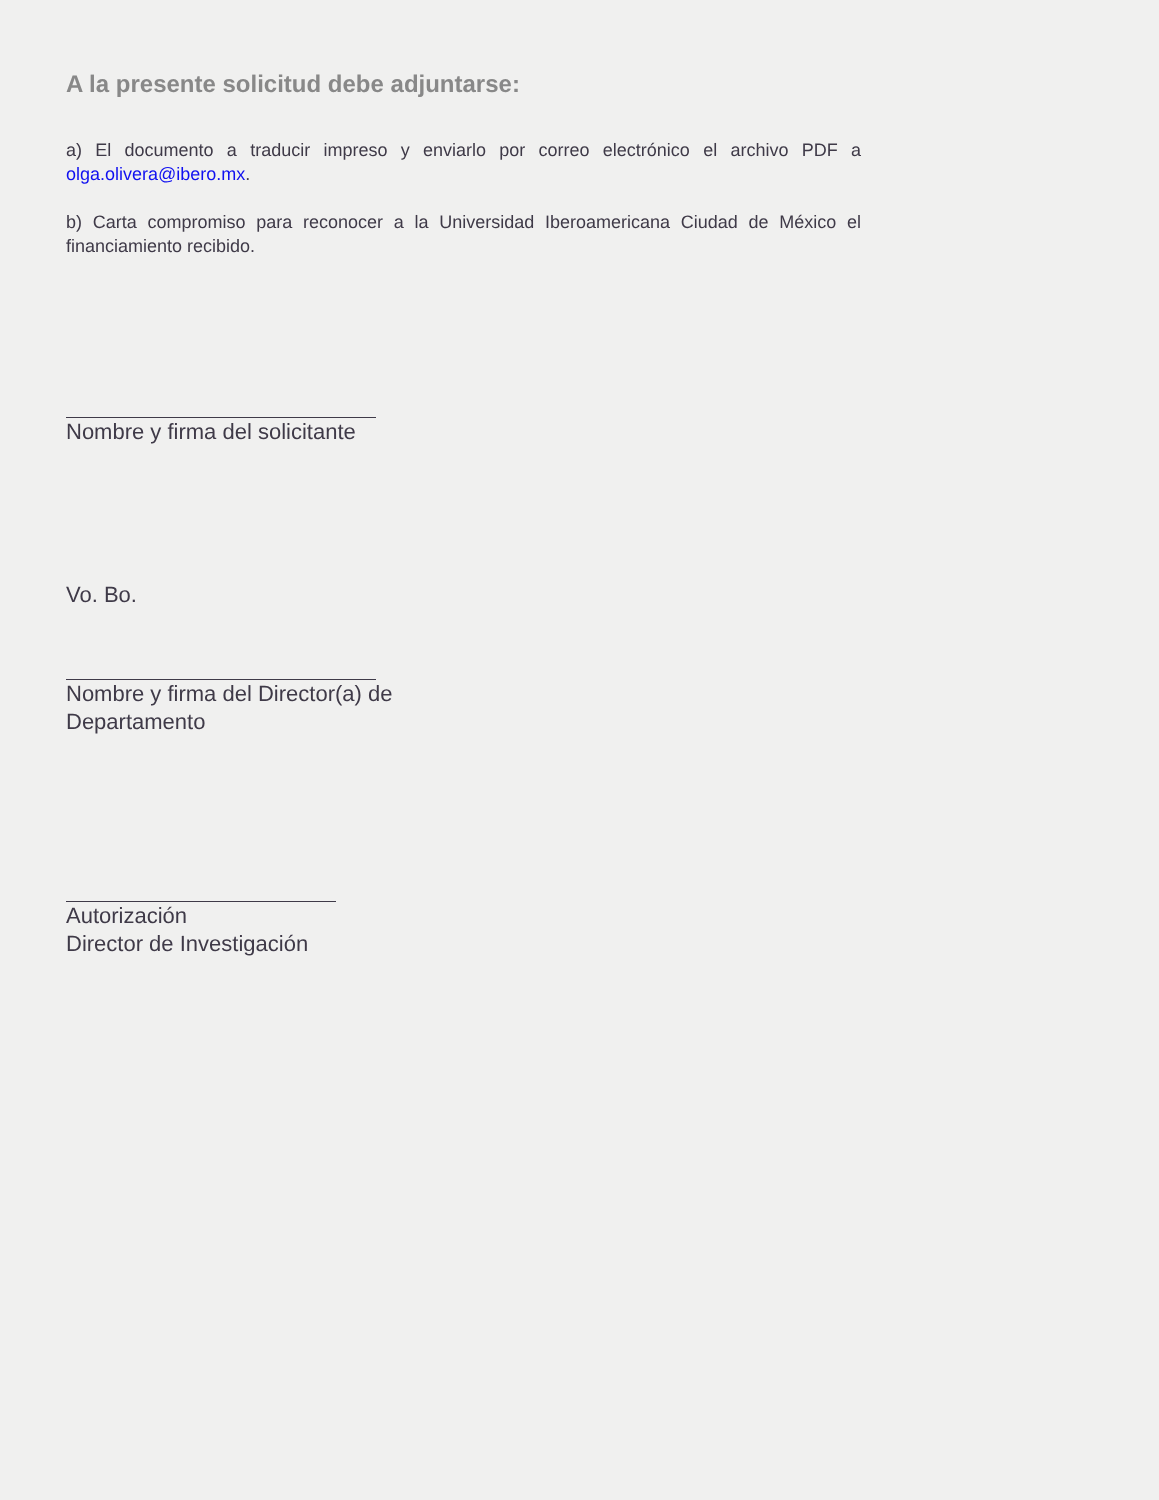A la presente solicitud debe adjuntarse:
a) El documento a traducir impreso y enviarlo por correo electrónico el archivo PDF a olga.olivera@ibero.mx.
b) Carta compromiso para reconocer a la Universidad Iberoamericana Ciudad de México el financiamiento recibido.
Nombre y firma del solicitante
Vo. Bo.
Nombre y firma del Director(a) de
Departamento
Autorización
Director de Investigación